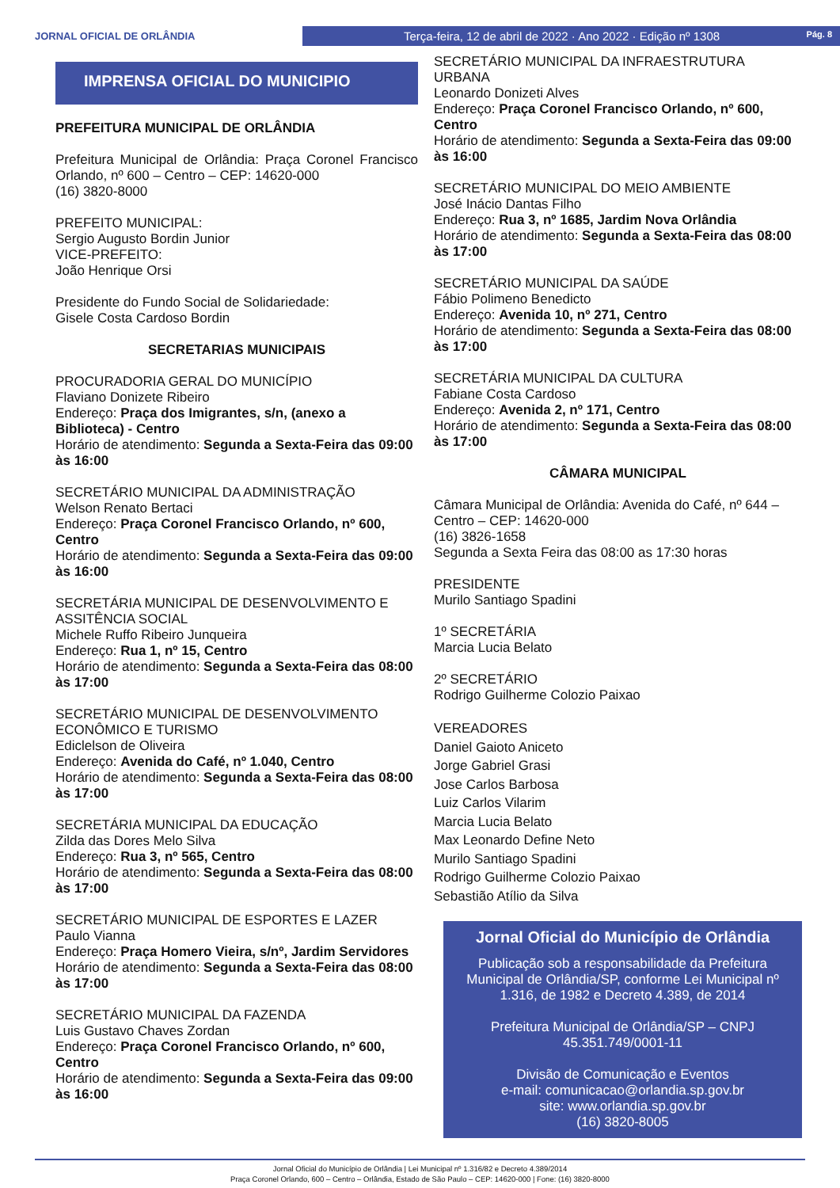JORNAL OFICIAL DE ORLÂNDIA
Terça-feira, 12 de abril de 2022 · Ano 2022 · Edição nº 1308 Pág. 8
IMPRENSA OFICIAL DO MUNICIPIO
PREFEITURA MUNICIPAL DE ORLÂNDIA
Prefeitura Municipal de Orlândia: Praça Coronel Francisco Orlando, nº 600 – Centro – CEP: 14620-000
(16) 3820-8000
PREFEITO MUNICIPAL:
Sergio Augusto Bordin Junior
VICE-PREFEITO:
João Henrique Orsi
Presidente do Fundo Social de Solidariedade:
Gisele Costa Cardoso Bordin
SECRETARIAS MUNICIPAIS
PROCURADORIA GERAL DO MUNICÍPIO
Flaviano Donizete Ribeiro
Endereço: Praça dos Imigrantes, s/n, (anexo a Biblioteca) - Centro
Horário de atendimento: Segunda a Sexta-Feira das 09:00 às 16:00
SECRETÁRIO MUNICIPAL DA ADMINISTRAÇÃO
Welson Renato Bertaci
Endereço: Praça Coronel Francisco Orlando, nº 600, Centro
Horário de atendimento: Segunda a Sexta-Feira das 09:00 às 16:00
SECRETÁRIA MUNICIPAL DE DESENVOLVIMENTO E ASSITÊNCIA SOCIAL
Michele Ruffo Ribeiro Junqueira
Endereço: Rua 1, nº 15, Centro
Horário de atendimento: Segunda a Sexta-Feira das 08:00 às 17:00
SECRETÁRIO MUNICIPAL DE DESENVOLVIMENTO ECONÔMICO E TURISMO
Ediclelson de Oliveira
Endereço: Avenida do Café, nº 1.040, Centro
Horário de atendimento: Segunda a Sexta-Feira das 08:00 às 17:00
SECRETÁRIA MUNICIPAL DA EDUCAÇÃO
Zilda das Dores Melo Silva
Endereço: Rua 3, nº 565, Centro
Horário de atendimento: Segunda a Sexta-Feira das 08:00 às 17:00
SECRETÁRIO MUNICIPAL DE ESPORTES E LAZER
Paulo Vianna
Endereço: Praça Homero Vieira, s/nº, Jardim Servidores
Horário de atendimento: Segunda a Sexta-Feira das 08:00 às 17:00
SECRETÁRIO MUNICIPAL DA FAZENDA
Luis Gustavo Chaves Zordan
Endereço: Praça Coronel Francisco Orlando, nº 600, Centro
Horário de atendimento: Segunda a Sexta-Feira das 09:00 às 16:00
SECRETÁRIO MUNICIPAL DA INFRAESTRUTURA URBANA
Leonardo Donizeti Alves
Endereço: Praça Coronel Francisco Orlando, nº 600, Centro
Horário de atendimento: Segunda a Sexta-Feira das 09:00 às 16:00
SECRETÁRIO MUNICIPAL DO MEIO AMBIENTE
José Inácio Dantas Filho
Endereço: Rua 3, nº 1685, Jardim Nova Orlândia
Horário de atendimento: Segunda a Sexta-Feira das 08:00 às 17:00
SECRETÁRIO MUNICIPAL DA SAÚDE
Fábio Polimeno Benedicto
Endereço: Avenida 10, nº 271, Centro
Horário de atendimento: Segunda a Sexta-Feira das 08:00 às 17:00
SECRETÁRIA MUNICIPAL DA CULTURA
Fabiane Costa Cardoso
Endereço: Avenida 2, nº 171, Centro
Horário de atendimento: Segunda a Sexta-Feira das 08:00 às 17:00
CÂMARA MUNICIPAL
Câmara Municipal de Orlândia: Avenida do Café, nº 644 – Centro – CEP: 14620-000
(16) 3826-1658
Segunda a Sexta Feira das 08:00 as 17:30 horas
PRESIDENTE
Murilo Santiago Spadini
1º SECRETÁRIA
Marcia Lucia Belato
2º SECRETÁRIO
Rodrigo Guilherme Colozio Paixao
VEREADORES
Daniel Gaioto Aniceto
Jorge Gabriel Grasi
Jose Carlos Barbosa
Luiz Carlos Vilarim
Marcia Lucia Belato
Max Leonardo Define Neto
Murilo Santiago Spadini
Rodrigo Guilherme Colozio Paixao
Sebastião Atílio da Silva
Jornal Oficial do Município de Orlândia
Publicação sob a responsabilidade da Prefeitura Municipal de Orlândia/SP, conforme Lei Municipal nº 1.316, de 1982 e Decreto 4.389, de 2014
Prefeitura Municipal de Orlândia/SP – CNPJ 45.351.749/0001-11
Divisão de Comunicação e Eventos
e-mail: comunicacao@orlandia.sp.gov.br
site: www.orlandia.sp.gov.br
(16) 3820-8005
Jornal Oficial do Município de Orlândia | Lei Municipal nº 1.316/82 e Decreto 4.389/2014
Praça Coronel Orlando, 600 – Centro – Orlândia, Estado de São Paulo – CEP: 14620-000 | Fone: (16) 3820-8000